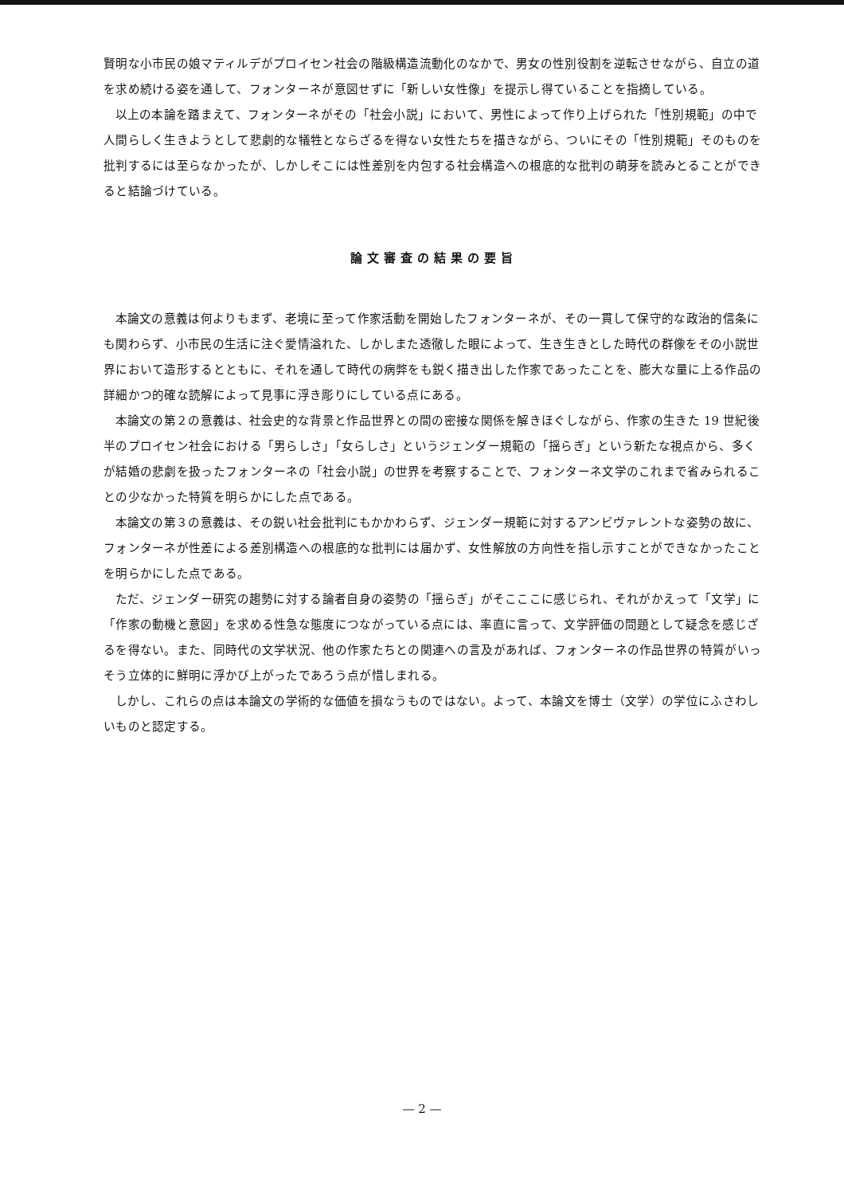賢明な小市民の娘マティルデがプロイセン社会の階級構造流動化のなかで、男女の性別役割を逆転させながら、自立の道を求め続ける姿を通して、フォンターネが意図せずに「新しい女性像」を提示し得ていることを指摘している。
以上の本論を踏まえて、フォンターネがその「社会小説」において、男性によって作り上げられた「性別規範」の中で人間らしく生きようとして悲劇的な犠牲とならざるを得ない女性たちを描きながら、ついにその「性別規範」そのものを批判するには至らなかったが、しかしそこには性差別を内包する社会構造への根底的な批判の萌芽を読みとることができると結論づけている。
論文審査の結果の要旨
本論文の意義は何よりもまず、老境に至って作家活動を開始したフォンターネが、その一貫して保守的な政治的信条にも関わらず、小市民の生活に注ぐ愛情溢れた、しかしまた透徹した眼によって、生き生きとした時代の群像をその小説世界において造形するとともに、それを通して時代の病弊をも鋭く描き出した作家であったことを、膨大な量に上る作品の詳細かつ的確な読解によって見事に浮き彫りにしている点にある。
本論文の第２の意義は、社会史的な背景と作品世界との間の密接な関係を解きほぐしながら、作家の生きた 19 世紀後半のプロイセン社会における「男らしさ」「女らしさ」というジェンダー規範の「揺らぎ」という新たな視点から、多くが結婚の悲劇を扱ったフォンターネの「社会小説」の世界を考察することで、フォンターネ文学のこれまで省みられることの少なかった特質を明らかにした点である。
本論文の第３の意義は、その鋭い社会批判にもかかわらず、ジェンダー規範に対するアンビヴァレントな姿勢の故に、フォンターネが性差による差別構造への根底的な批判には届かず、女性解放の方向性を指し示すことができなかったことを明らかにした点である。
ただ、ジェンダー研究の趨勢に対する論者自身の姿勢の「揺らぎ」がそこここに感じられ、それがかえって「文学」に「作家の動機と意図」を求める性急な態度につながっている点には、率直に言って、文学評価の問題として疑念を感じざるを得ない。また、同時代の文学状況、他の作家たちとの関連への言及があれば、フォンターネの作品世界の特質がいっそう立体的に鮮明に浮かび上がったであろう点が惜しまれる。
しかし、これらの点は本論文の学術的な価値を損なうものではない。よって、本論文を博士（文学）の学位にふさわしいものと認定する。
— 2 —